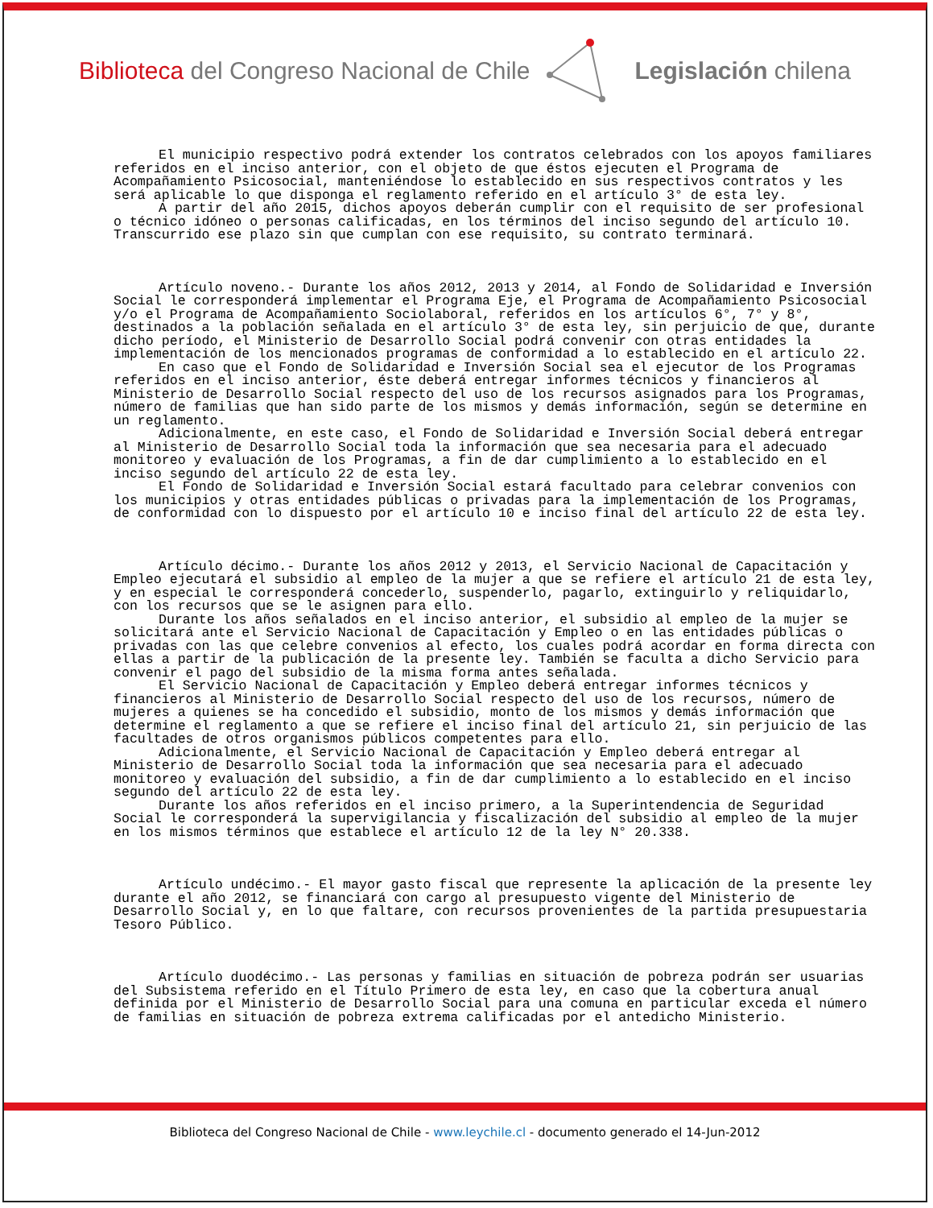Biblioteca del Congreso Nacional de Chile Legislación chilena
El municipio respectivo podrá extender los contratos celebrados con los apoyos familiares referidos en el inciso anterior, con el objeto de que éstos ejecuten el Programa de Acompañamiento Psicosocial, manteniéndose lo establecido en sus respectivos contratos y les será aplicable lo que disponga el reglamento referido en el artículo 3° de esta ley.
A partir del año 2015, dichos apoyos deberán cumplir con el requisito de ser profesional o técnico idóneo o personas calificadas, en los términos del inciso segundo del artículo 10. Transcurrido ese plazo sin que cumplan con ese requisito, su contrato terminará.
Artículo noveno.- Durante los años 2012, 2013 y 2014, al Fondo de Solidaridad e Inversión Social le corresponderá implementar el Programa Eje, el Programa de Acompañamiento Psicosocial y/o el Programa de Acompañamiento Sociolaboral, referidos en los artículos 6°, 7° y 8°, destinados a la población señalada en el artículo 3° de esta ley, sin perjuicio de que, durante dicho período, el Ministerio de Desarrollo Social podrá convenir con otras entidades la implementación de los mencionados programas de conformidad a lo establecido en el artículo 22.
En caso que el Fondo de Solidaridad e Inversión Social sea el ejecutor de los Programas referidos en el inciso anterior, éste deberá entregar informes técnicos y financieros al Ministerio de Desarrollo Social respecto del uso de los recursos asignados para los Programas, número de familias que han sido parte de los mismos y demás información, según se determine en un reglamento.
Adicionalmente, en este caso, el Fondo de Solidaridad e Inversión Social deberá entregar al Ministerio de Desarrollo Social toda la información que sea necesaria para el adecuado monitoreo y evaluación de los Programas, a fin de dar cumplimiento a lo establecido en el inciso segundo del artículo 22 de esta ley.
El Fondo de Solidaridad e Inversión Social estará facultado para celebrar convenios con los municipios y otras entidades públicas o privadas para la implementación de los Programas, de conformidad con lo dispuesto por el artículo 10 e inciso final del artículo 22 de esta ley.
Artículo décimo.- Durante los años 2012 y 2013, el Servicio Nacional de Capacitación y Empleo ejecutará el subsidio al empleo de la mujer a que se refiere el artículo 21 de esta ley, y en especial le corresponderá concederlo, suspenderlo, pagarlo, extinguirlo y reliquidarlo, con los recursos que se le asignen para ello.
Durante los años señalados en el inciso anterior, el subsidio al empleo de la mujer se solicitará ante el Servicio Nacional de Capacitación y Empleo o en las entidades públicas o privadas con las que celebre convenios al efecto, los cuales podrá acordar en forma directa con ellas a partir de la publicación de la presente ley. También se faculta a dicho Servicio para convenir el pago del subsidio de la misma forma antes señalada.
El Servicio Nacional de Capacitación y Empleo deberá entregar informes técnicos y financieros al Ministerio de Desarrollo Social respecto del uso de los recursos, número de mujeres a quienes se ha concedido el subsidio, monto de los mismos y demás información que determine el reglamento a que se refiere el inciso final del artículo 21, sin perjuicio de las facultades de otros organismos públicos competentes para ello.
Adicionalmente, el Servicio Nacional de Capacitación y Empleo deberá entregar al Ministerio de Desarrollo Social toda la información que sea necesaria para el adecuado monitoreo y evaluación del subsidio, a fin de dar cumplimiento a lo establecido en el inciso segundo del artículo 22 de esta ley.
Durante los años referidos en el inciso primero, a la Superintendencia de Seguridad Social le corresponderá la supervigilancia y fiscalización del subsidio al empleo de la mujer en los mismos términos que establece el artículo 12 de la ley N° 20.338.
Artículo undécimo.- El mayor gasto fiscal que represente la aplicación de la presente ley durante el año 2012, se financiará con cargo al presupuesto vigente del Ministerio de Desarrollo Social y, en lo que faltare, con recursos provenientes de la partida presupuestaria Tesoro Público.
Artículo duodécimo.- Las personas y familias en situación de pobreza podrán ser usuarias del Subsistema referido en el Título Primero de esta ley, en caso que la cobertura anual definida por el Ministerio de Desarrollo Social para una comuna en particular exceda el número de familias en situación de pobreza extrema calificadas por el antedicho Ministerio.
Biblioteca del Congreso Nacional de Chile - www.leychile.cl - documento generado el 14-Jun-2012